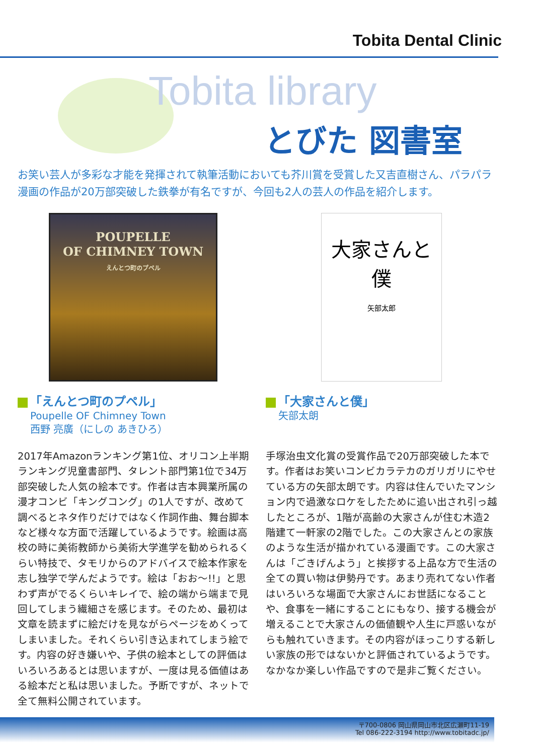Tobita Dental Clinic
Tobita library
とびた 図書室
お笑い芸人が多彩な才能を発揮されて執筆活動においても芥川賞を受賞した又吉直樹さん、パラパラ漫画の作品が20万部突破した鉄拳が有名ですが、今回も2人の芸人の作品を紹介します。
POUPELLE
OF CHIMNEY TOWN
えんとつ町のプペル
「えんとつ町のプペル」
Poupelle OF Chimney Town
西野 亮廣（にしの あきひろ）
2017年Amazonランキング第1位、オリコン上半期ランキング児童書部門、タレント部門第1位で34万部突破した人気の絵本です。作者は吉本興業所属の漫才コンビ「キングコング」の1人ですが、改めて調べるとネタ作りだけではなく作詞作曲、舞台脚本など様々な方面で活躍しているようです。絵画は高校の時に美術教師から美術大学進学を勧められるくらい特技で、タモリからのアドバイスで絵本作家を志し独学で学んだようです。絵は「おお～!!」と思わず声がでるくらいキレイで、絵の端から端まで見回してしまう繊細さを感じます。そのため、最初は文章を読まずに絵だけを見ながらページをめくってしまいました。それくらい引き込まれてしまう絵です。内容の好き嫌いや、子供の絵本としての評価はいろいろあるとは思いますが、一度は見る価値はある絵本だと私は思いました。予断ですが、ネットで全て無料公開されています。
大家さんと僕
矢部太郎
「大家さんと僕」
矢部太朗
手塚治虫文化賞の受賞作品で20万部突破した本です。作者はお笑いコンビカラテカのガリガリにやせている方の矢部太朗です。内容は住んでいたマンション内で過激なロケをしたために追い出され引っ越したところが、1階が高齢の大家さんが住む木造2階建て一軒家の2階でした。この大家さんとの家族のような生活が描かれている漫画です。この大家さんは「ごきげんよう」と挨拶する上品な方で生活の全ての買い物は伊勢丹です。あまり売れてない作者はいろいろな場面で大家さんにお世話になることや、食事を一緒にすることにもなり、接する機会が増えることで大家さんの価値観や人生に戸惑いながらも触れていきます。その内容がほっこりする新しい家族の形ではないかと評価されているようです。なかなか楽しい作品ですので是非ご覧ください。
〒700-0806 岡山県岡山市北区広瀬町11-19
Tel 086-222-3194 http://www.tobitadc.jp/